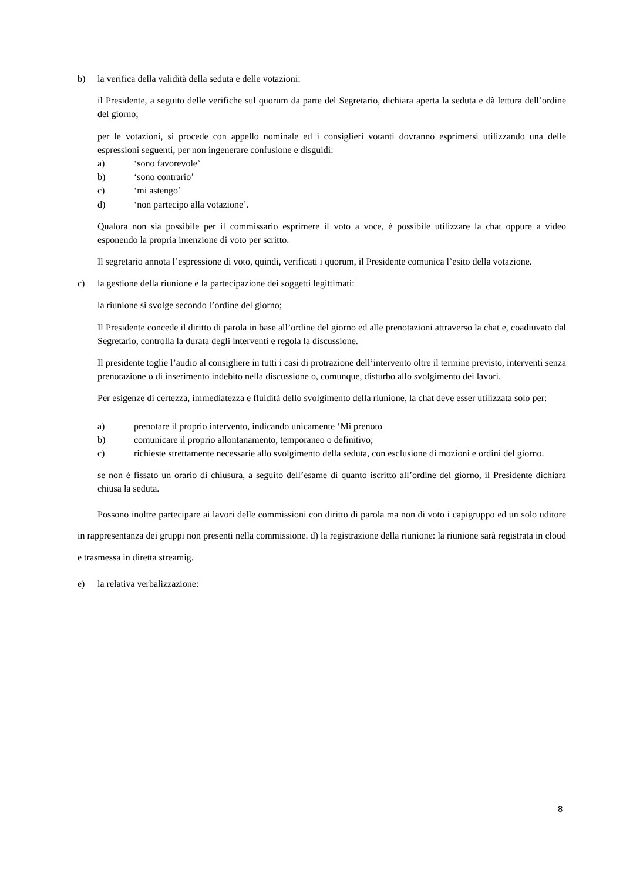b) la verifica della validità della seduta e delle votazioni:
il Presidente, a seguito delle verifiche sul quorum da parte del Segretario, dichiara aperta la seduta e dà lettura dell’ordine del giorno;
per le votazioni, si procede con appello nominale ed i consiglieri votanti dovranno esprimersi utilizzando una delle espressioni seguenti, per non ingenerare confusione e disguidi:
a) ‘sono favorevole’
b) ‘sono contrario’
c) ‘mi astengo’
d) ‘non partecipo alla votazione’.
Qualora non sia possibile per il commissario esprimere il voto a voce, è possibile utilizzare la chat oppure a video esponendo la propria intenzione di voto per scritto.
Il segretario annota l’espressione di voto, quindi, verificati i quorum, il Presidente comunica l’esito della votazione.
c) la gestione della riunione e la partecipazione dei soggetti legittimati:
la riunione si svolge secondo l’ordine del giorno;
Il Presidente concede il diritto di parola in base all’ordine del giorno ed alle prenotazioni attraverso la chat e, coadiuvato dal Segretario, controlla la durata degli interventi e regola la discussione.
Il presidente toglie l’audio al consigliere in tutti i casi di protrazione dell’intervento oltre il termine previsto, interventi senza prenotazione o di inserimento indebito nella discussione o, comunque, disturbo allo svolgimento dei lavori.
Per esigenze di certezza, immediatezza e fluidità dello svolgimento della riunione, la chat deve esser utilizzata solo per:
a) prenotare il proprio intervento, indicando unicamente ‘Mi prenoto
b) comunicare il proprio allontanamento, temporaneo o definitivo;
c) richieste strettamente necessarie allo svolgimento della seduta, con esclusione di mozioni e ordini del giorno.
se non è fissato un orario di chiusura, a seguito dell’esame di quanto iscritto all’ordine del giorno, il Presidente dichiara chiusa la seduta.
Possono inoltre partecipare ai lavori delle commissioni con diritto di parola ma non di voto i capigruppo ed un solo uditore in rappresentanza dei gruppi non presenti nella commissione. d) la registrazione della riunione: la riunione sarà registrata in cloud e trasmessa in diretta streamig.
e) la relativa verbalizzazione:
8